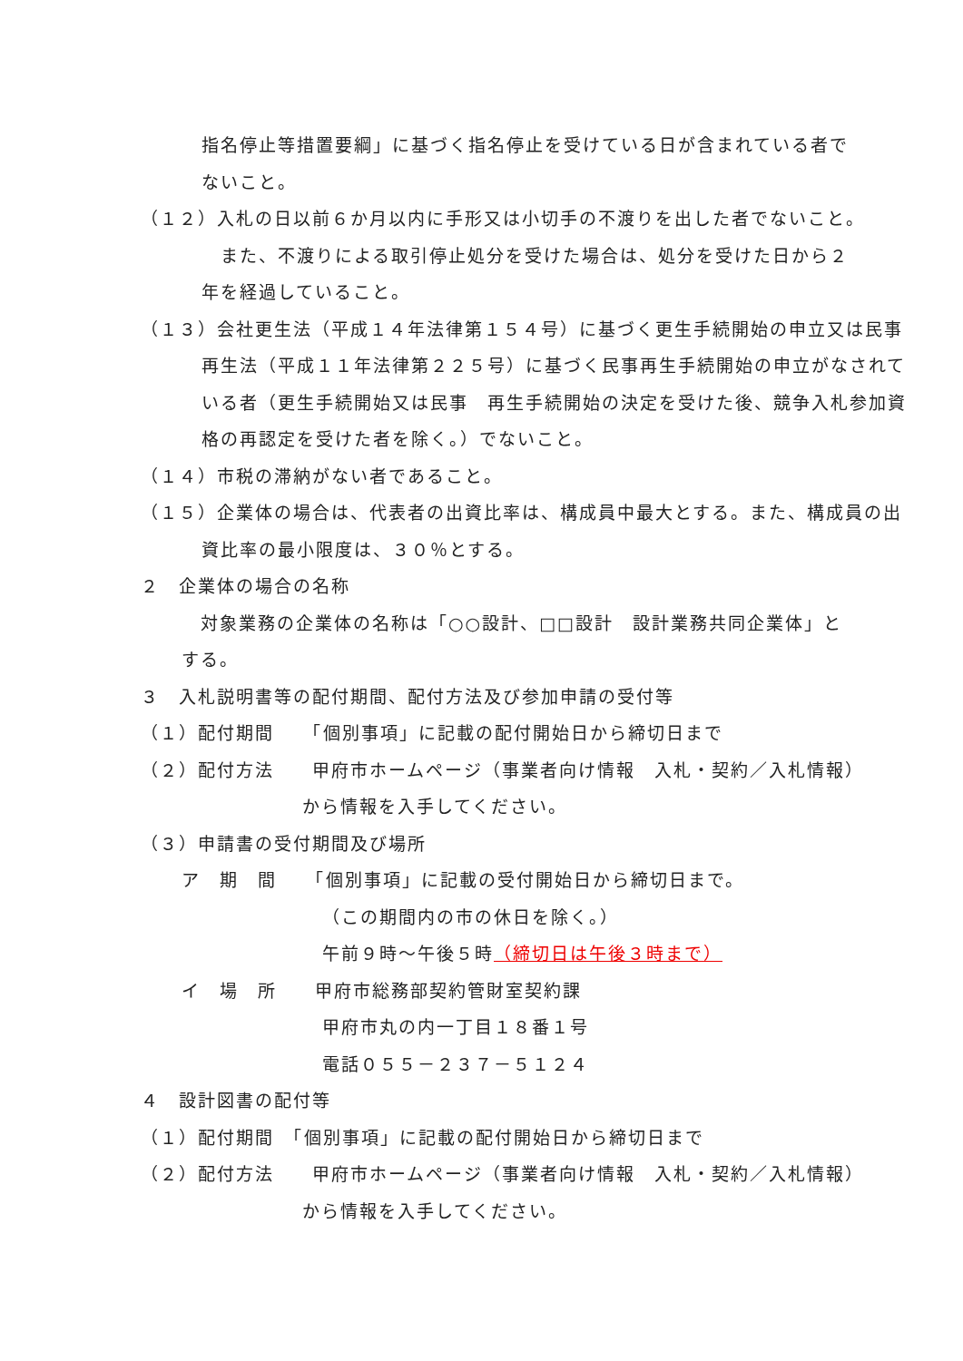指名停止等措置要綱」に基づく指名停止を受けている日が含まれている者で
ないこと。
（１２）入札の日以前６か月以内に手形又は小切手の不渡りを出した者でないこと。
　また、不渡りによる取引停止処分を受けた場合は、処分を受けた日から２
年を経過していること。
（１３）会社更生法（平成１４年法律第１５４号）に基づく更生手続開始の申立又は民事再生法（平成１１年法律第２２５号）に基づく民事再生手続開始の申立がなされている者（更生手続開始又は民事　再生手続開始の決定を受けた後、競争入札参加資格の再認定を受けた者を除く。）でないこと。
（１４）市税の滞納がない者であること。
（１５）企業体の場合は、代表者の出資比率は、構成員中最大とする。また、構成員の出資比率の最小限度は、３０％とする。
２　企業体の場合の名称
　対象業務の企業体の名称は「○○設計、□□設計　設計業務共同企業体」と
する。
３　入札説明書等の配付期間、配付方法及び参加申請の受付等
（１）配付期間　　「個別事項」に記載の配付開始日から締切日まで
（２）配付方法　　甲府市ホームページ（事業者向け情報　入札・契約／入札情報）
から情報を入手してください。
（３）申請書の受付期間及び場所
ア　期　間　　「個別事項」に記載の受付開始日から締切日まで。
（この期間内の市の休日を除く。）
午前９時～午後５時（締切日は午後３時まで）
イ　場　所　　甲府市総務部契約管財室契約課
甲府市丸の内一丁目１８番１号
電話０５５－２３７－５１２４
４　設計図書の配付等
（１）配付期間　「個別事項」に記載の配付開始日から締切日まで
（２）配付方法　　甲府市ホームページ（事業者向け情報　入札・契約／入札情報）
から情報を入手してください。